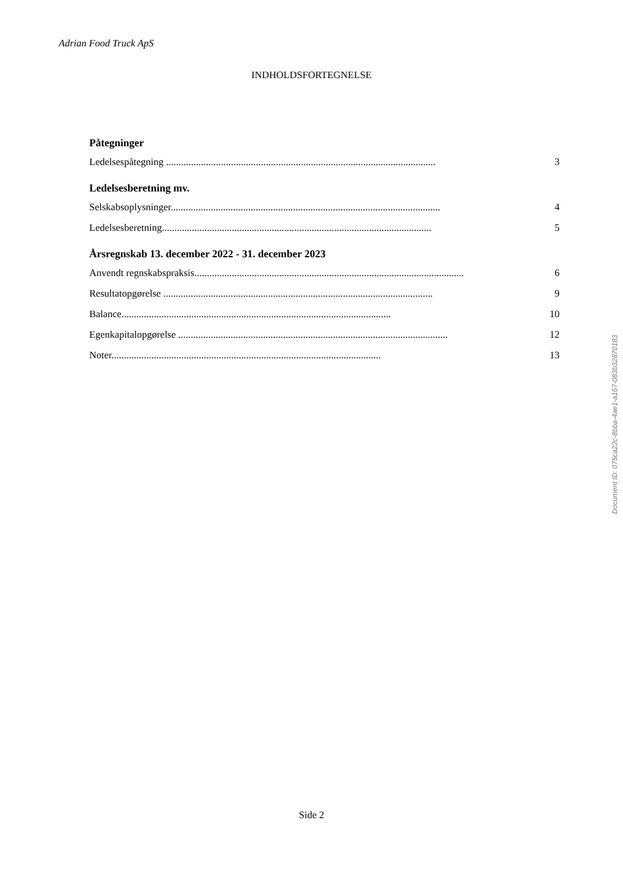Adrian Food Truck ApS
INDHOLDSFORTEGNELSE
Påtegninger
Ledelsespåtegning ............................................................................................................ 3
Ledelsesberetning mv.
Selskabsoplysninger............................................................................................................ 4
Ledelsesberetning............................................................................................................ 5
Årsregnskab 13. december 2022 - 31. december 2023
Anvendt regnskabspraksis............................................................................................................ 6
Resultatopgørelse ............................................................................................................ 9
Balance............................................................................................................ 10
Egenkapitalopgørelse ............................................................................................................ 12
Noter............................................................................................................ 13
Side 2
Document ID: 075ca22c-8bba-4ae1-a167-083b32870183